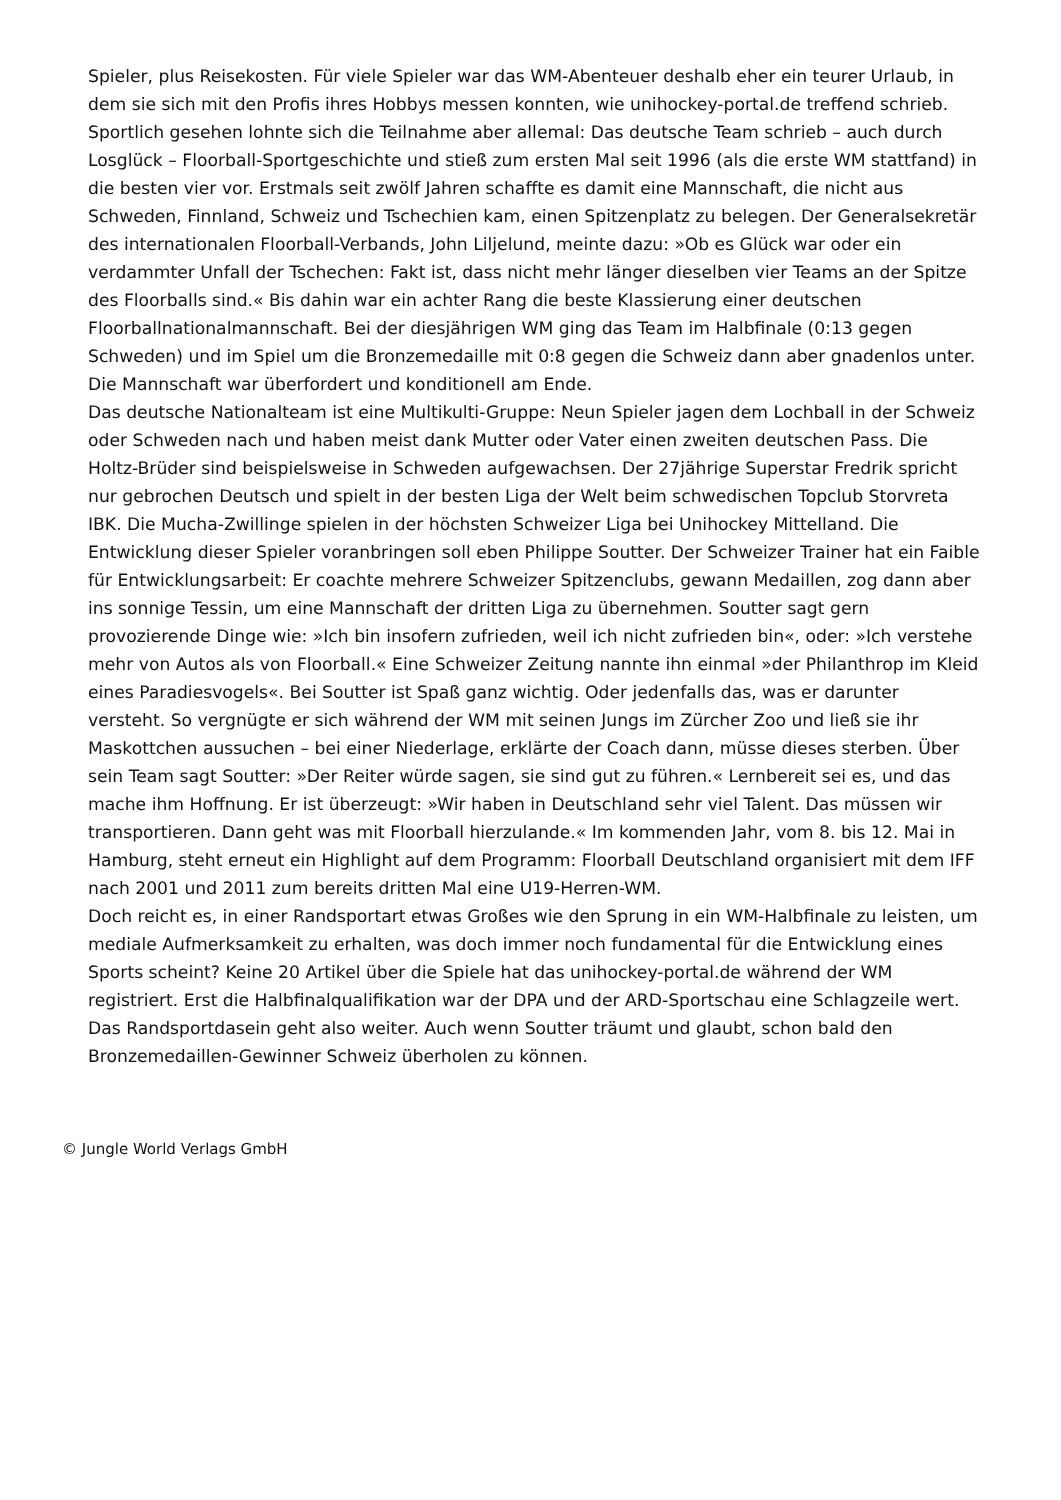Spieler, plus Reisekosten. Für viele Spieler war das WM-Abenteuer deshalb eher ein teurer Urlaub, in dem sie sich mit den Profis ihres Hobbys messen konnten, wie unihockey-portal.de treffend schrieb. Sportlich gesehen lohnte sich die Teilnahme aber allemal: Das deutsche Team schrieb – auch durch Losglück – Floorball-Sportgeschichte und stieß zum ersten Mal seit 1996 (als die erste WM stattfand) in die besten vier vor. Erstmals seit zwölf Jahren schaffte es damit eine Mannschaft, die nicht aus Schweden, Finnland, Schweiz und Tschechien kam, einen Spitzenplatz zu belegen. Der Generalsekretär des internationalen Floorball-Verbands, John Liljelund, meinte dazu: »Ob es Glück war oder ein verdammter Unfall der Tschechen: Fakt ist, dass nicht mehr länger dieselben vier Teams an der Spitze des Floorballs sind.« Bis dahin war ein achter Rang die beste Klassierung einer deutschen Floorballnationalmannschaft. Bei der diesjährigen WM ging das Team im Halbfinale (0:13 gegen Schweden) und im Spiel um die Bronzemedaille mit 0:8 gegen die Schweiz dann aber gnadenlos unter. Die Mannschaft war überfordert und konditionell am Ende.
Das deutsche Nationalteam ist eine Multikulti-Gruppe: Neun Spieler jagen dem Lochball in der Schweiz oder Schweden nach und haben meist dank Mutter oder Vater einen zweiten deutschen Pass. Die Holtz-Brüder sind beispielsweise in Schweden aufgewachsen. Der 27jährige Superstar Fredrik spricht nur gebrochen Deutsch und spielt in der besten Liga der Welt beim schwedischen Topclub Storvreta IBK. Die Mucha-Zwillinge spielen in der höchsten Schweizer Liga bei Unihockey Mittelland. Die Entwicklung dieser Spieler voranbringen soll eben Philippe Soutter. Der Schweizer Trainer hat ein Faible für Entwicklungsarbeit: Er coachte mehrere Schweizer Spitzenclubs, gewann Medaillen, zog dann aber ins sonnige Tessin, um eine Mannschaft der dritten Liga zu übernehmen. Soutter sagt gern provozierende Dinge wie: »Ich bin insofern zufrieden, weil ich nicht zufrieden bin«, oder: »Ich verstehe mehr von Autos als von Floorball.« Eine Schweizer Zeitung nannte ihn einmal »der Philanthrop im Kleid eines Paradiesvogels«. Bei Soutter ist Spaß ganz wichtig. Oder jedenfalls das, was er darunter versteht. So vergnügte er sich während der WM mit seinen Jungs im Zürcher Zoo und ließ sie ihr Maskottchen aussuchen – bei einer Niederlage, erklärte der Coach dann, müsse dieses sterben. Über sein Team sagt Soutter: »Der Reiter würde sagen, sie sind gut zu führen.« Lernbereit sei es, und das mache ihm Hoffnung. Er ist überzeugt: »Wir haben in Deutschland sehr viel Talent. Das müssen wir transportieren. Dann geht was mit Floorball hierzulande.« Im kommenden Jahr, vom 8. bis 12. Mai in Hamburg, steht erneut ein Highlight auf dem Programm: Floorball Deutschland organisiert mit dem IFF nach 2001 und 2011 zum bereits dritten Mal eine U19-Herren-WM.
Doch reicht es, in einer Randsportart etwas Großes wie den Sprung in ein WM-Halbfinale zu leisten, um mediale Aufmerksamkeit zu erhalten, was doch immer noch fundamental für die Entwicklung eines Sports scheint? Keine 20 Artikel über die Spiele hat das unihockey-portal.de während der WM registriert. Erst die Halbfinalqualifikation war der DPA und der ARD-Sportschau eine Schlagzeile wert. Das Randsportdasein geht also weiter. Auch wenn Soutter träumt und glaubt, schon bald den Bronzemedaillen-Gewinner Schweiz überholen zu können.
© Jungle World Verlags GmbH